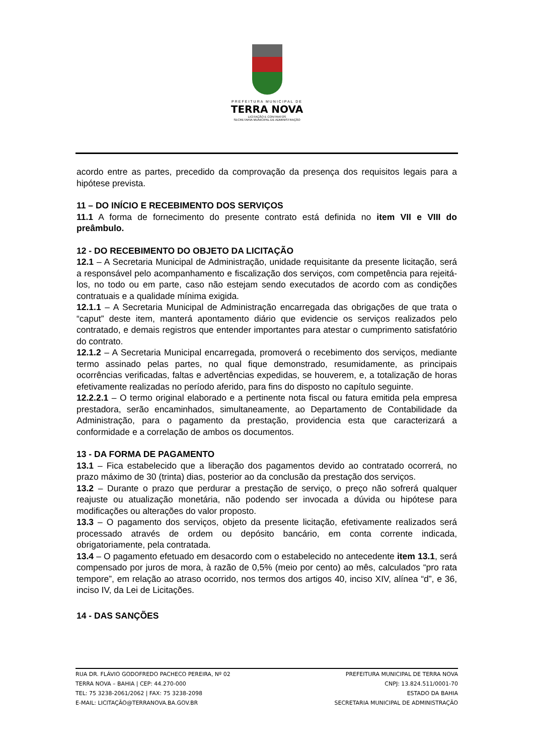PREFEITURA MUNICIPAL DE
TERRA NOVA
LICITAÇÃO E CONTRATOS
SECRETARIA MUNICIPAL DE ADMINISTRAÇÃO
acordo entre as partes, precedido da comprovação da presença dos requisitos legais para a hipótese prevista.
11 – DO INÍCIO E RECEBIMENTO DOS SERVIÇOS
11.1 A forma de fornecimento do presente contrato está definida no item VII e VIII do preâmbulo.
12 - DO RECEBIMENTO DO OBJETO DA LICITAÇÃO
12.1 – A Secretaria Municipal de Administração, unidade requisitante da presente licitação, será a responsável pelo acompanhamento e fiscalização dos serviços, com competência para rejeitá-los, no todo ou em parte, caso não estejam sendo executados de acordo com as condições contratuais e a qualidade mínima exigida.
12.1.1 – A Secretaria Municipal de Administração encarregada das obrigações de que trata o “caput” deste item, manterá apontamento diário que evidencie os serviços realizados pelo contratado, e demais registros que entender importantes para atestar o cumprimento satisfatório do contrato.
12.1.2 – A Secretaria Municipal encarregada, promoverá o recebimento dos serviços, mediante termo assinado pelas partes, no qual fique demonstrado, resumidamente, as principais ocorrências verificadas, faltas e advertências expedidas, se houverem, e, a totalização de horas efetivamente realizadas no período aferido, para fins do disposto no capítulo seguinte.
12.2.2.1 – O termo original elaborado e a pertinente nota fiscal ou fatura emitida pela empresa prestadora, serão encaminhados, simultaneamente, ao Departamento de Contabilidade da Administração, para o pagamento da prestação, providencia esta que caracterizará a conformidade e a correlação de ambos os documentos.
13 - DA FORMA DE PAGAMENTO
13.1 – Fica estabelecido que a liberação dos pagamentos devido ao contratado ocorrerá, no prazo máximo de 30 (trinta) dias, posterior ao da conclusão da prestação dos serviços.
13.2 – Durante o prazo que perdurar a prestação de serviço, o preço não sofrerá qualquer reajuste ou atualização monetária, não podendo ser invocada a dúvida ou hipótese para modificações ou alterações do valor proposto.
13.3 – O pagamento dos serviços, objeto da presente licitação, efetivamente realizados será processado através de ordem ou depósito bancário, em conta corrente indicada, obrigatoriamente, pela contratada.
13.4 – O pagamento efetuado em desacordo com o estabelecido no antecedente item 13.1, será compensado por juros de mora, à razão de 0,5% (meio por cento) ao mês, calculados “pro rata tempore”, em relação ao atraso ocorrido, nos termos dos artigos 40, inciso XIV, alínea “d”, e 36, inciso IV, da Lei de Licitações.
14 - DAS SANÇÕES
RUA DR. FLÁVIO GODOFREDO PACHECO PEREIRA, Nº 02
TERRA NOVA – BAHIA | CEP: 44.270-000
TEL: 75 3238-2061/2062 | FAX: 75 3238-2098
E-MAIL: LICITAÇÃO@TERRANOVA.BA.GOV.BR
PREFEITURA MUNICIPAL DE TERRA NOVA
CNPJ: 13.824.511/0001-70
ESTADO DA BAHIA
SECRETARIA MUNICIPAL DE ADMINISTRAÇÃO